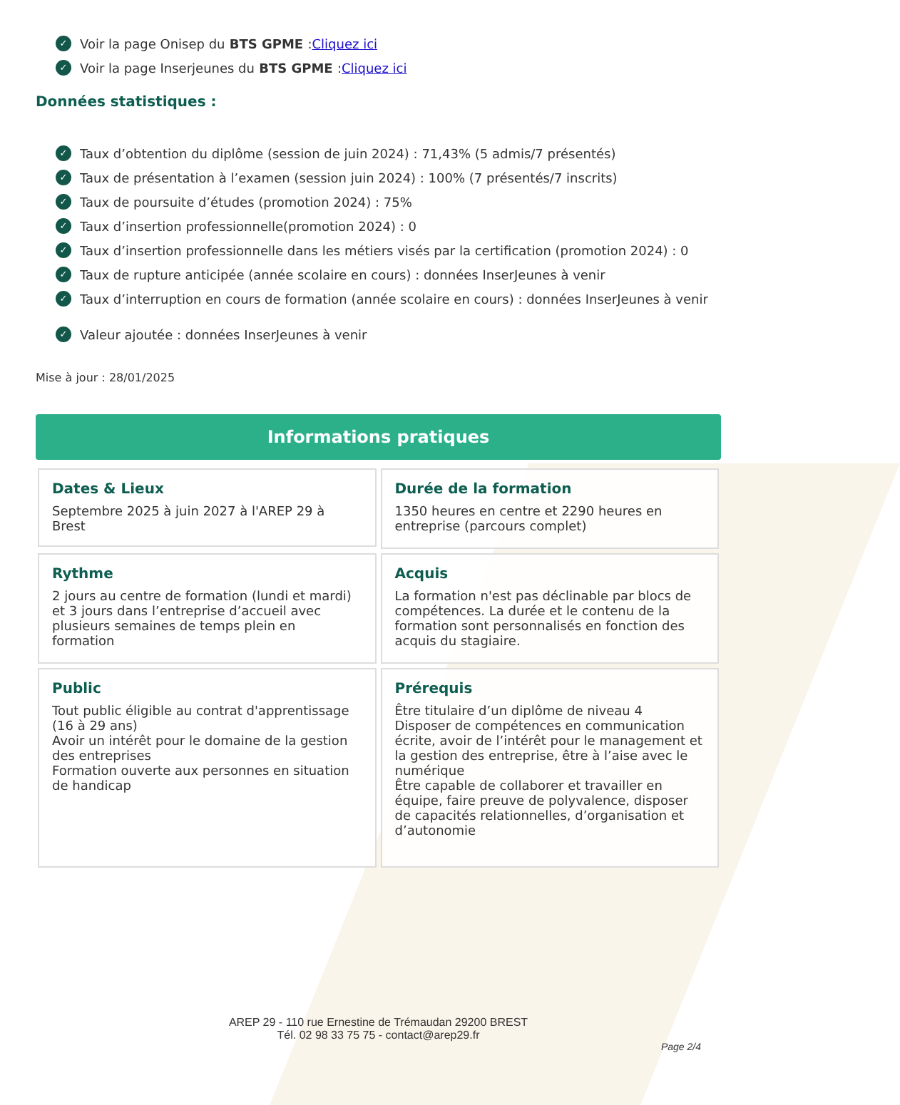✓ Voir la page Onisep du BTS GPME : Cliquez ici
✓ Voir la page Inserjeunes du BTS GPME : Cliquez ici
Données statistiques :
✓ Taux d’obtention du diplôme (session de juin 2024) : 71,43% (5 admis/7 présentés)
✓ Taux de présentation à l’examen (session juin 2024) : 100% (7 présentés/7 inscrits)
✓ Taux de poursuite d’études (promotion 2024) : 75%
✓ Taux d’insertion professionnelle(promotion 2024) : 0
✓ Taux d’insertion professionnelle dans les métiers visés par la certification (promotion 2024) : 0
✓ Taux de rupture anticipée (année scolaire en cours) : données InserJeunes à venir
✓ Taux d’interruption en cours de formation (année scolaire en cours) : données InserJeunes à venir
✓ Valeur ajoutée : données InserJeunes à venir
Mise à jour : 28/01/2025
Informations pratiques
Dates & Lieux
Septembre 2025 à juin 2027 à l'AREP 29 à Brest
Durée de la formation
1350 heures en centre et 2290 heures en entreprise (parcours complet)
Rythme
2 jours au centre de formation (lundi et mardi) et 3 jours dans l’entreprise d’accueil avec plusieurs semaines de temps plein en formation
Acquis
La formation n'est pas déclinable par blocs de compétences. La durée et le contenu de la formation sont personnalisés en fonction des acquis du stagiaire.
Public
Tout public éligible au contrat d'apprentissage (16 à 29 ans)
Avoir un intérêt pour le domaine de la gestion des entreprises
Formation ouverte aux personnes en situation de handicap
Prérequis
Être titulaire d’un diplôme de niveau 4
Disposer de compétences en communication écrite, avoir de l’intérêt pour le management et la gestion des entreprise, être à l’aise avec le numérique
Être capable de collaborer et travailler en équipe, faire preuve de polyvalence, disposer de capacités relationnelles, d’organisation et d’autonomie
AREP 29 - 110 rue Ernestine de Trémaudan 29200 BREST
Tél. 02 98 33 75 75 - contact@arep29.fr
Page 2/4